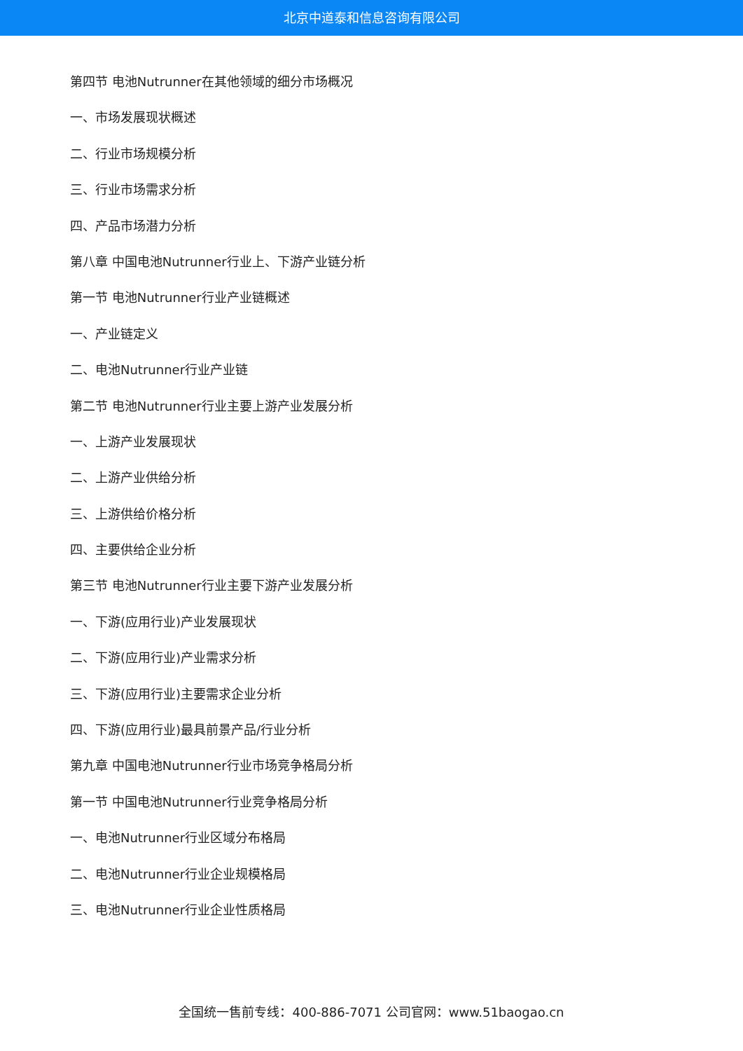北京中道泰和信息咨询有限公司
第四节 电池Nutrunner在其他领域的细分市场概况
一、市场发展现状概述
二、行业市场规模分析
三、行业市场需求分析
四、产品市场潜力分析
第八章 中国电池Nutrunner行业上、下游产业链分析
第一节 电池Nutrunner行业产业链概述
一、产业链定义
二、电池Nutrunner行业产业链
第二节 电池Nutrunner行业主要上游产业发展分析
一、上游产业发展现状
二、上游产业供给分析
三、上游供给价格分析
四、主要供给企业分析
第三节 电池Nutrunner行业主要下游产业发展分析
一、下游(应用行业)产业发展现状
二、下游(应用行业)产业需求分析
三、下游(应用行业)主要需求企业分析
四、下游(应用行业)最具前景产品/行业分析
第九章 中国电池Nutrunner行业市场竞争格局分析
第一节 中国电池Nutrunner行业竞争格局分析
一、电池Nutrunner行业区域分布格局
二、电池Nutrunner行业企业规模格局
三、电池Nutrunner行业企业性质格局
全国统一售前专线：400-886-7071 公司官网：www.51baogao.cn